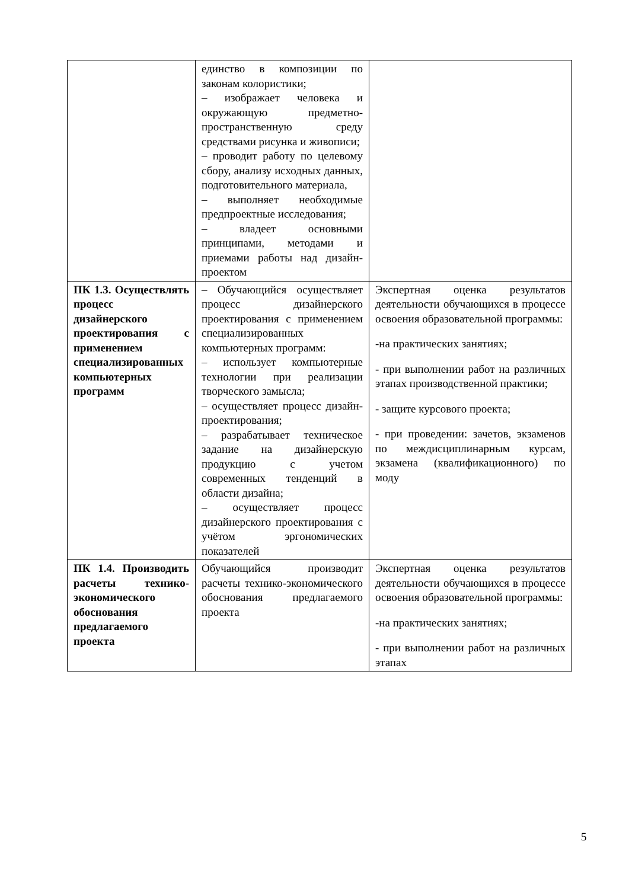| | единство в композиции по законам колористики; – изображает человека и окружающую предметно-пространственную среду средствами рисунка и живописи; – проводит работу по целевому сбору, анализу исходных данных, подготовительного материала, – выполняет необходимые предпроектные исследования; – владеет основными принципами, методами и приемами работы над дизайн-проектом | |
| ПК 1.3. Осуществлять процесс дизайнерского проектирования с применением специализированных компьютерных программ | – Обучающийся осуществляет процесс дизайнерского проектирования с применением специализированных компьютерных программ: – использует компьютерные технологии при реализации творческого замысла; – осуществляет процесс дизайн-проектирования; – разрабатывает техническое задание на дизайнерскую продукцию с учетом современных тенденций в области дизайна; – осуществляет процесс дизайнерского проектирования с учётом эргономических показателей | Экспертная оценка результатов деятельности обучающихся в процессе освоения образовательной программы: -на практических занятиях; - при выполнении работ на различных этапах производственной практики; - защите курсового проекта; - при проведении: зачетов, экзаменов по междисциплинарным курсам, экзамена (квалификационного) по моду |
| ПК 1.4. Производить расчеты технико-экономического обоснования предлагаемого проекта | Обучающийся производит расчеты технико-экономического обоснования предлагаемого проекта | Экспертная оценка результатов деятельности обучающихся в процессе освоения образовательной программы: -на практических занятиях; - при выполнении работ на различных этапах |
5